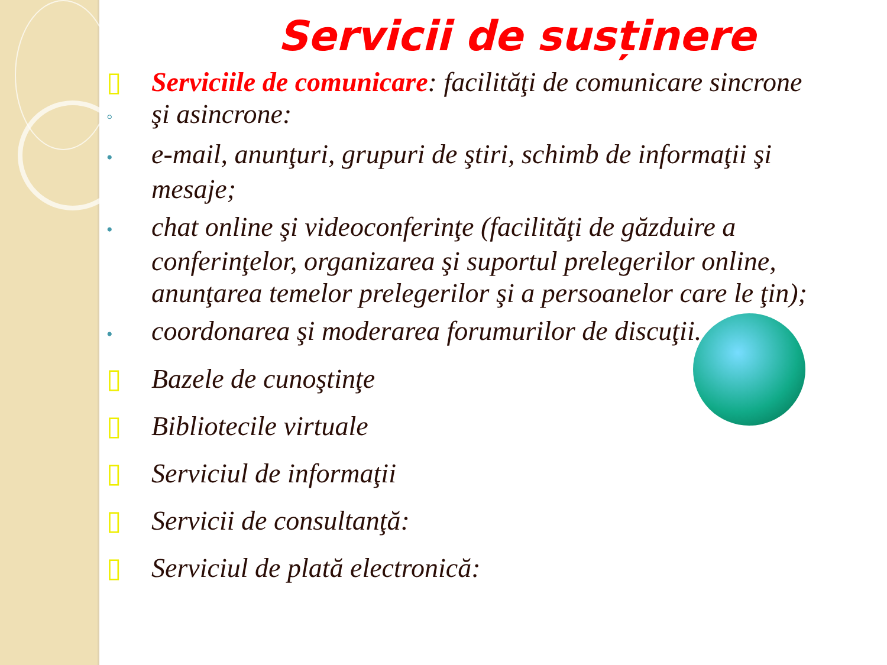Servicii de susținere
▯ Serviciile de comunicare: facilităţi de comunicare sincrone
◦ şi asincrone:
• e-mail, anunţuri, grupuri de ştiri, schimb de informaţii şi
mesaje;
• chat online şi videoconferinţe (facilităţi de găzduire a
conferinţelor, organizarea şi suportul prelegerilor online, anunţarea temelor prelegerilor şi a persoanelor care le ţin);
• coordonarea şi moderarea forumurilor de discuţii.
▯ Bazele de cunoştinţe
▯ Bibliotecile virtuale
▯ Serviciul de informaţii
▯ Servicii de consultanţă:
▯ Serviciul de plată electronică: